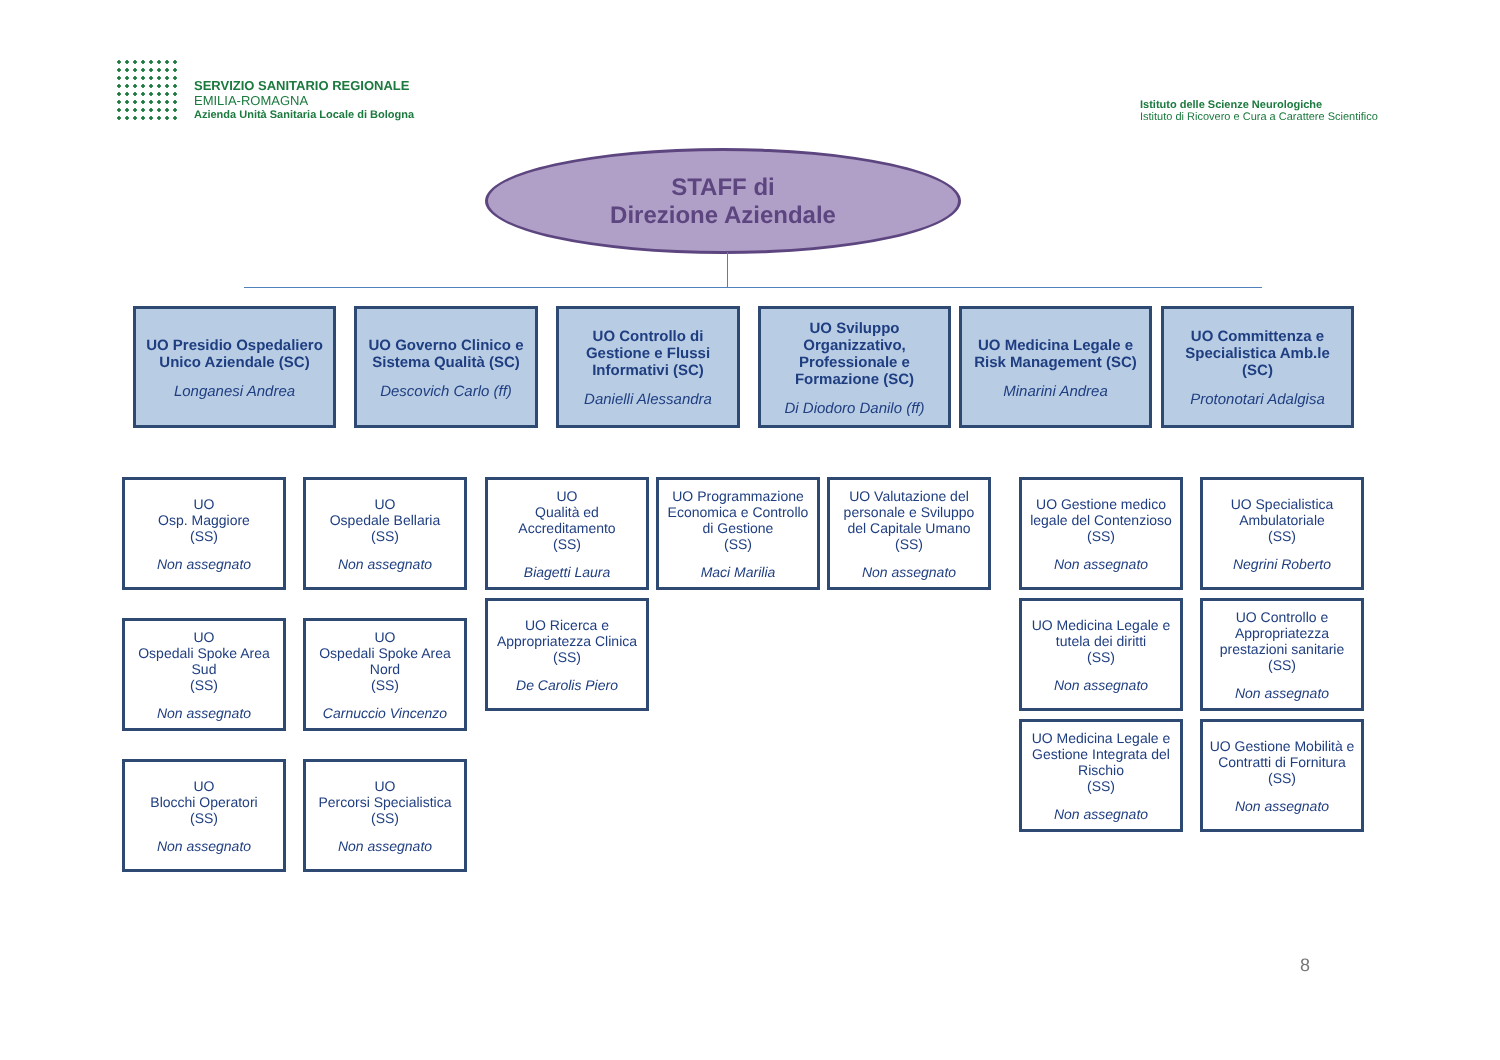SERVIZIO SANITARIO REGIONALE
EMILIA-ROMAGNA
Azienda Unità Sanitaria Locale di Bologna
Istituto delle Scienze Neurologiche
Istituto di Ricovero e Cura a Carattere Scientifico
STAFF di
Direzione Aziendale
UO Presidio Ospedaliero Unico Aziendale (SC)
Longanesi Andrea
UO Governo Clinico e Sistema Qualità (SC)
Descovich Carlo (ff)
UO Controllo di Gestione e Flussi Informativi (SC)
Danielli Alessandra
UO Sviluppo Organizzativo, Professionale e Formazione (SC)
Di Diodoro Danilo (ff)
UO Medicina Legale e Risk Management (SC)
Minarini Andrea
UO Committenza e Specialistica Amb.le (SC)
Protonotari Adalgisa
UO
Osp. Maggiore
(SS)
Non assegnato
UO
Ospedale Bellaria
(SS)
Non assegnato
UO
Qualità ed Accreditamento
(SS)
Biagetti Laura
UO Programmazione Economica e Controllo di Gestione
(SS)
Maci Marilia
UO Valutazione del personale e Sviluppo del Capitale Umano
(SS)
Non assegnato
UO Gestione medico legale del Contenzioso
(SS)
Non assegnato
UO Specialistica Ambulatoriale
(SS)
Negrini Roberto
UO
Ospedali Spoke Area Sud
(SS)
Non assegnato
UO
Ospedali Spoke Area Nord
(SS)
Carnuccio Vincenzo
UO Ricerca e Appropriatezza Clinica
(SS)
De Carolis Piero
UO Medicina Legale e tutela dei diritti
(SS)
Non assegnato
UO Controllo e Appropriatezza prestazioni sanitarie
(SS)
Non assegnato
UO
Blocchi Operatori
(SS)
Non assegnato
UO
Percorsi Specialistica
(SS)
Non assegnato
UO Medicina Legale e Gestione Integrata del Rischio
(SS)
Non assegnato
UO Gestione Mobilità e Contratti di Fornitura
(SS)
Non assegnato
8